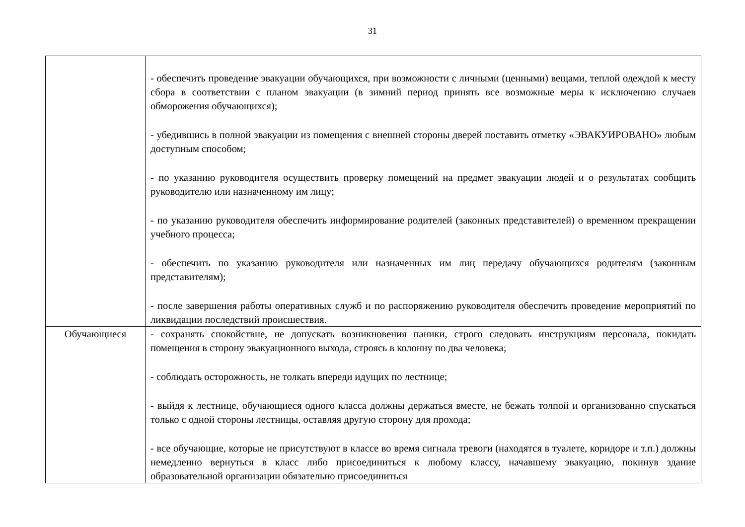31
| | - обеспечить проведение эвакуации обучающихся, при возможности с личными (ценными) вещами, теплой одеждой к месту сбора в соответствии с планом эвакуации (в зимний период принять все возможные меры к исключению случаев обморожения обучающихся); - убедившись в полной эвакуации из помещения с внешней стороны дверей поставить отметку «ЭВАКУИРОВАНО» любым доступным способом; - по указанию руководителя осуществить проверку помещений на предмет эвакуации людей и о результатах сообщить руководителю или назначенному им лицу; - по указанию руководителя обеспечить информирование родителей (законных представителей) о временном прекращении учебного процесса; - обеспечить по указанию руководителя или назначенных им лиц передачу обучающихся родителям (законным представителям); - после завершения работы оперативных служб и по распоряжению руководителя обеспечить проведение мероприятий по ликвидации последствий происшествия. |
| Обучающиеся | - сохранять спокойствие, не допускать возникновения паники, строго следовать инструкциям персонала, покидать помещения в сторону эвакуационного выхода, строясь в колонну по два человека; - соблюдать осторожность, не толкать впереди идущих по лестнице; - выйдя к лестнице, обучающиеся одного класса должны держаться вместе, не бежать толпой и организованно спускаться только с одной стороны лестницы, оставляя другую сторону для прохода; - все обучающие, которые не присутствуют в классе во время сигнала тревоги (находятся в туалете, коридоре и т.п.) должны немедленно вернуться в класс либо присоединиться к любому классу, начавшему эвакуацию, покинув здание образовательной организации обязательно присоединиться |